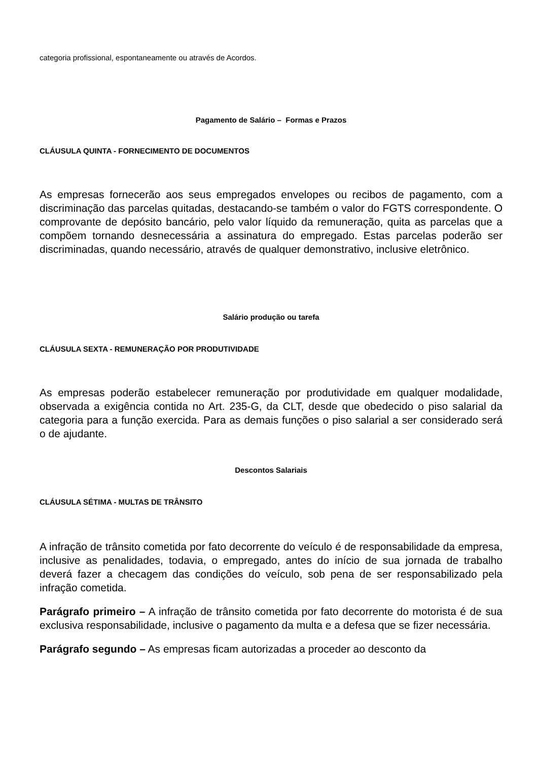categoria profissional, espontaneamente ou através de Acordos.
Pagamento de Salário – Formas e Prazos
CLÁUSULA QUINTA - FORNECIMENTO DE DOCUMENTOS
As empresas fornecerão aos seus empregados envelopes ou recibos de pagamento, com a discriminação das parcelas quitadas, destacando-se também o valor do FGTS correspondente. O comprovante de depósito bancário, pelo valor líquido da remuneração, quita as parcelas que a compõem tornando desnecessária a assinatura do empregado. Estas parcelas poderão ser discriminadas, quando necessário, através de qualquer demonstrativo, inclusive eletrônico.
Salário produção ou tarefa
CLÁUSULA SEXTA - REMUNERAÇÃO POR PRODUTIVIDADE
As empresas poderão estabelecer remuneração por produtividade em qualquer modalidade, observada a exigência contida no Art. 235-G, da CLT, desde que obedecido o piso salarial da categoria para a função exercida. Para as demais funções o piso salarial a ser considerado será o de ajudante.
Descontos Salariais
CLÁUSULA SÉTIMA - MULTAS DE TRÂNSITO
A infração de trânsito cometida por fato decorrente do veículo é de responsabilidade da empresa, inclusive as penalidades, todavia, o empregado, antes do início de sua jornada de trabalho deverá fazer a checagem das condições do veículo, sob pena de ser responsabilizado pela infração cometida.
Parágrafo primeiro – A infração de trânsito cometida por fato decorrente do motorista é de sua exclusiva responsabilidade, inclusive o pagamento da multa e a defesa que se fizer necessária.
Parágrafo segundo – As empresas ficam autorizadas a proceder ao desconto da